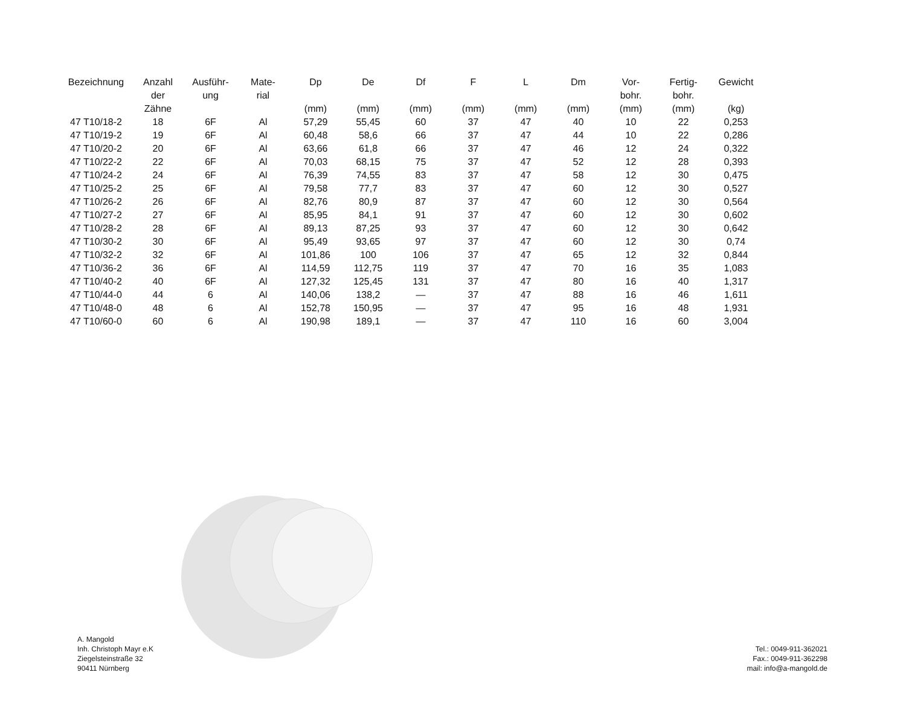| Bezeichnung | Anzahl der Zähne | Ausführ- ung | Mate- rial | Dp (mm) | De (mm) | Df (mm) | F (mm) | L (mm) | Dm (mm) | Vor- bohr. (mm) | Fertig- bohr. (mm) | Gewicht (kg) |
| --- | --- | --- | --- | --- | --- | --- | --- | --- | --- | --- | --- | --- |
| 47 T10/18-2 | 18 | 6F | Al | 57,29 | 55,45 | 60 | 37 | 47 | 40 | 10 | 22 | 0,253 |
| 47 T10/19-2 | 19 | 6F | Al | 60,48 | 58,6 | 66 | 37 | 47 | 44 | 10 | 22 | 0,286 |
| 47 T10/20-2 | 20 | 6F | Al | 63,66 | 61,8 | 66 | 37 | 47 | 46 | 12 | 24 | 0,322 |
| 47 T10/22-2 | 22 | 6F | Al | 70,03 | 68,15 | 75 | 37 | 47 | 52 | 12 | 28 | 0,393 |
| 47 T10/24-2 | 24 | 6F | Al | 76,39 | 74,55 | 83 | 37 | 47 | 58 | 12 | 30 | 0,475 |
| 47 T10/25-2 | 25 | 6F | Al | 79,58 | 77,7 | 83 | 37 | 47 | 60 | 12 | 30 | 0,527 |
| 47 T10/26-2 | 26 | 6F | Al | 82,76 | 80,9 | 87 | 37 | 47 | 60 | 12 | 30 | 0,564 |
| 47 T10/27-2 | 27 | 6F | Al | 85,95 | 84,1 | 91 | 37 | 47 | 60 | 12 | 30 | 0,602 |
| 47 T10/28-2 | 28 | 6F | Al | 89,13 | 87,25 | 93 | 37 | 47 | 60 | 12 | 30 | 0,642 |
| 47 T10/30-2 | 30 | 6F | Al | 95,49 | 93,65 | 97 | 37 | 47 | 60 | 12 | 30 | 0,74 |
| 47 T10/32-2 | 32 | 6F | Al | 101,86 | 100 | 106 | 37 | 47 | 65 | 12 | 32 | 0,844 |
| 47 T10/36-2 | 36 | 6F | Al | 114,59 | 112,75 | 119 | 37 | 47 | 70 | 16 | 35 | 1,083 |
| 47 T10/40-2 | 40 | 6F | Al | 127,32 | 125,45 | 131 | 37 | 47 | 80 | 16 | 40 | 1,317 |
| 47 T10/44-0 | 44 | 6 | Al | 140,06 | 138,2 | — | 37 | 47 | 88 | 16 | 46 | 1,611 |
| 47 T10/48-0 | 48 | 6 | Al | 152,78 | 150,95 | — | 37 | 47 | 95 | 16 | 48 | 1,931 |
| 47 T10/60-0 | 60 | 6 | Al | 190,98 | 189,1 | — | 37 | 47 | 110 | 16 | 60 | 3,004 |
A. Mangold
Inh. Christoph Mayr e.K
Ziegelsteinstraße 32
90411 Nürnberg
Tel.: 0049-911-362021
Fax.: 0049-911-362298
mail: info@a-mangold.de